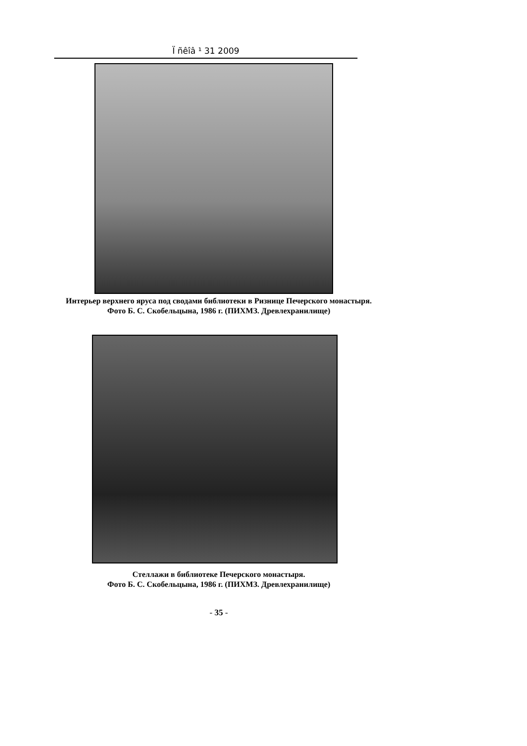Ï ñêîâ ¹ 31 2009
Интерьер верхнего яруса под сводами библиотеки в Ризнице Печерского монастыря.
Фото Б. С. Скобельцына, 1986 г. (ПИХМЗ. Древлехранилище)
Стеллажи в библиотеке Печерского монастыря.
Фото Б. С. Скобельцына, 1986 г. (ПИХМЗ. Древлехранилище)
- 35 -